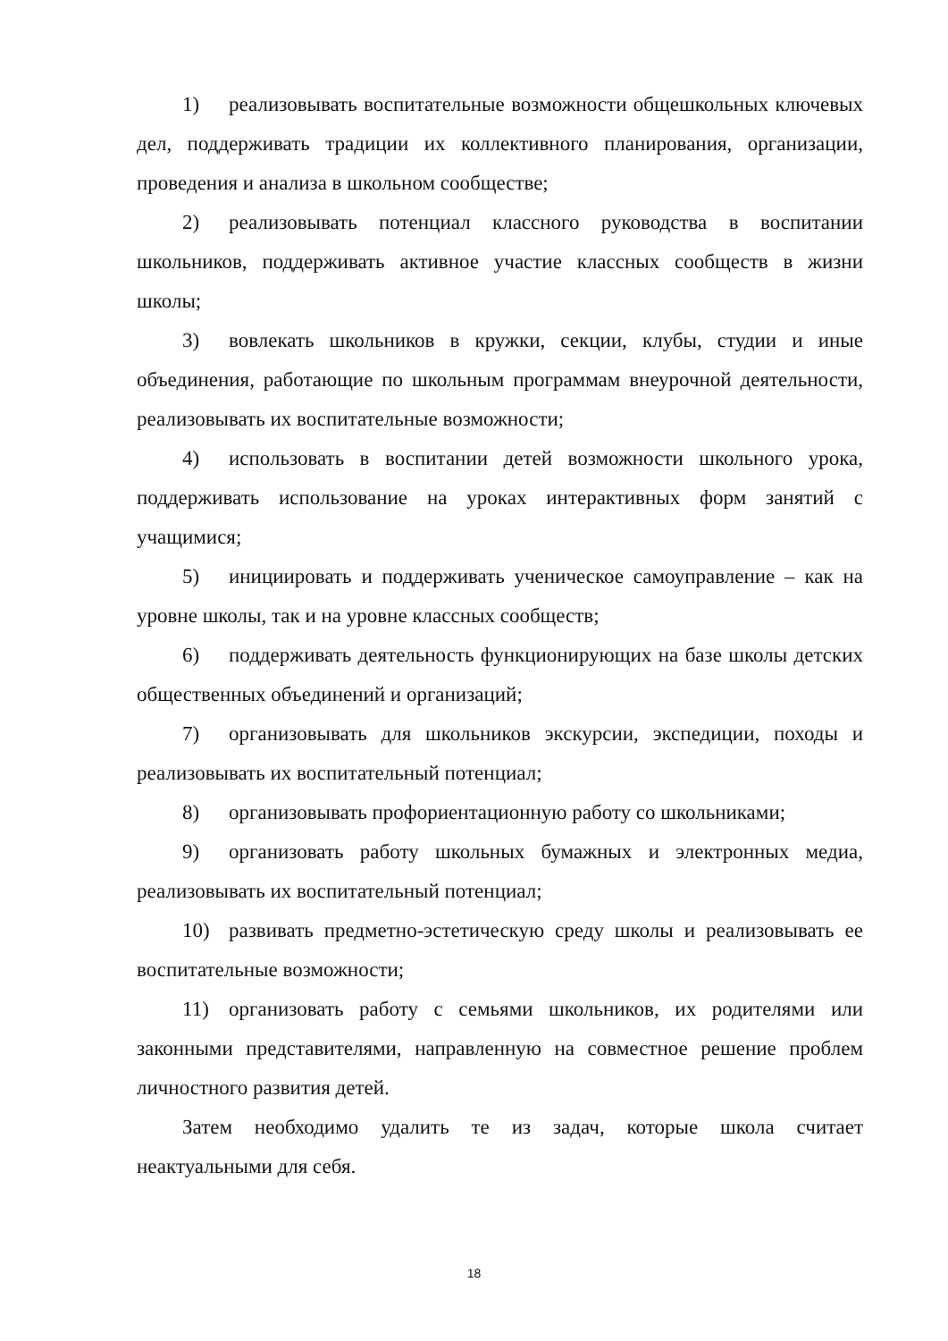1) реализовывать воспитательные возможности общешкольных ключевых дел, поддерживать традиции их коллективного планирования, организации, проведения и анализа в школьном сообществе;
2) реализовывать потенциал классного руководства в воспитании школьников, поддерживать активное участие классных сообществ в жизни школы;
3) вовлекать школьников в кружки, секции, клубы, студии и иные объединения, работающие по школьным программам внеурочной деятельности, реализовывать их воспитательные возможности;
4) использовать в воспитании детей возможности школьного урока, поддерживать использование на уроках интерактивных форм занятий с учащимися;
5) инициировать и поддерживать ученическое самоуправление – как на уровне школы, так и на уровне классных сообществ;
6) поддерживать деятельность функционирующих на базе школы детских общественных объединений и организаций;
7) организовывать для школьников экскурсии, экспедиции, походы и реализовывать их воспитательный потенциал;
8) организовывать профориентационную работу со школьниками;
9) организовать работу школьных бумажных и электронных медиа, реализовывать их воспитательный потенциал;
10) развивать предметно-эстетическую среду школы и реализовывать ее воспитательные возможности;
11) организовать работу с семьями школьников, их родителями или законными представителями, направленную на совместное решение проблем личностного развития детей.
Затем необходимо удалить те из задач, которые школа считает неактуальными для себя.
18